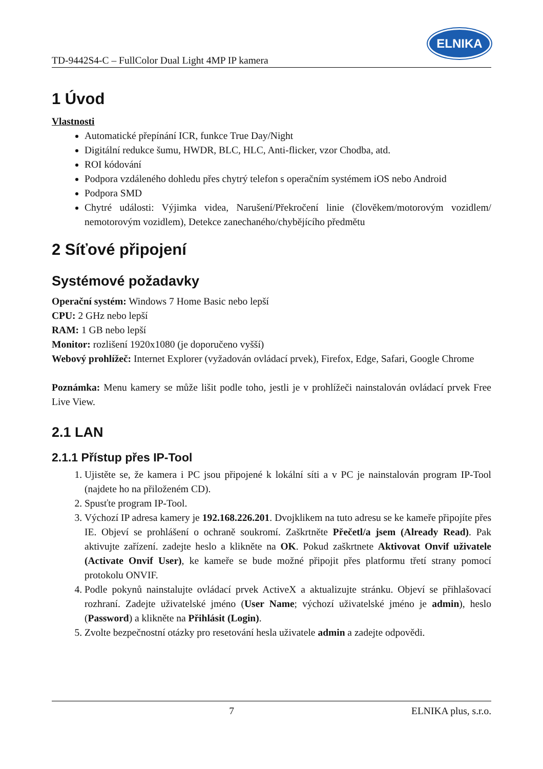TD-9442S4-C – FullColor Dual Light 4MP IP kamera
ELNIKA
1 Úvod
Vlastnosti
Automatické přepínání ICR, funkce True Day/Night
Digitální redukce šumu, HWDR, BLC, HLC, Anti-flicker, vzor Chodba, atd.
ROI kódování
Podpora vzdáleného dohledu přes chytrý telefon s operačním systémem iOS nebo Android
Podpora SMD
Chytré události: Výjimka videa, Narušení/Překročení linie (člověkem/motorovým vozidlem/ nemotorovým vozidlem), Detekce zanechaného/chybějícího předmětu
2 Síťové připojení
Systémové požadavky
Operační systém: Windows 7 Home Basic nebo lepší
CPU: 2 GHz nebo lepší
RAM: 1 GB nebo lepší
Monitor: rozlišení 1920x1080 (je doporučeno vyšší)
Webový prohlížeč: Internet Explorer (vyžadován ovládací prvek), Firefox, Edge, Safari, Google Chrome
Poznámka: Menu kamery se může lišit podle toho, jestli je v prohlížeči nainstalován ovládací prvek Free Live View.
2.1 LAN
2.1.1 Přístup přes IP-Tool
1. Ujistěte se, že kamera i PC jsou připojené k lokální síti a v PC je nainstalován program IP-Tool (najdete ho na přiloženém CD).
2. Spusťte program IP-Tool.
3. Výchozí IP adresa kamery je 192.168.226.201. Dvojklikem na tuto adresu se ke kameře připojíte přes IE. Objeví se prohlášení o ochraně soukromí. Zaškrtněte Přečetl/a jsem (Already Read). Pak aktivujte zařízení. zadejte heslo a klikněte na OK. Pokud zaškrtnete Aktivovat Onvif uživatele (Activate Onvif User), ke kameře se bude možné připojit přes platformu třetí strany pomocí protokolu ONVIF.
4. Podle pokynů nainstalujte ovládací prvek ActiveX a aktualizujte stránku. Objeví se přihlašovací rozhraní. Zadejte uživatelské jméno (User Name; výchozí uživatelské jméno je admin), heslo (Password) a klikněte na Přihlásit (Login).
5. Zvolte bezpečnostní otázky pro resetování hesla uživatele admin a zadejte odpovědi.
7 ELNIKA plus, s.r.o.